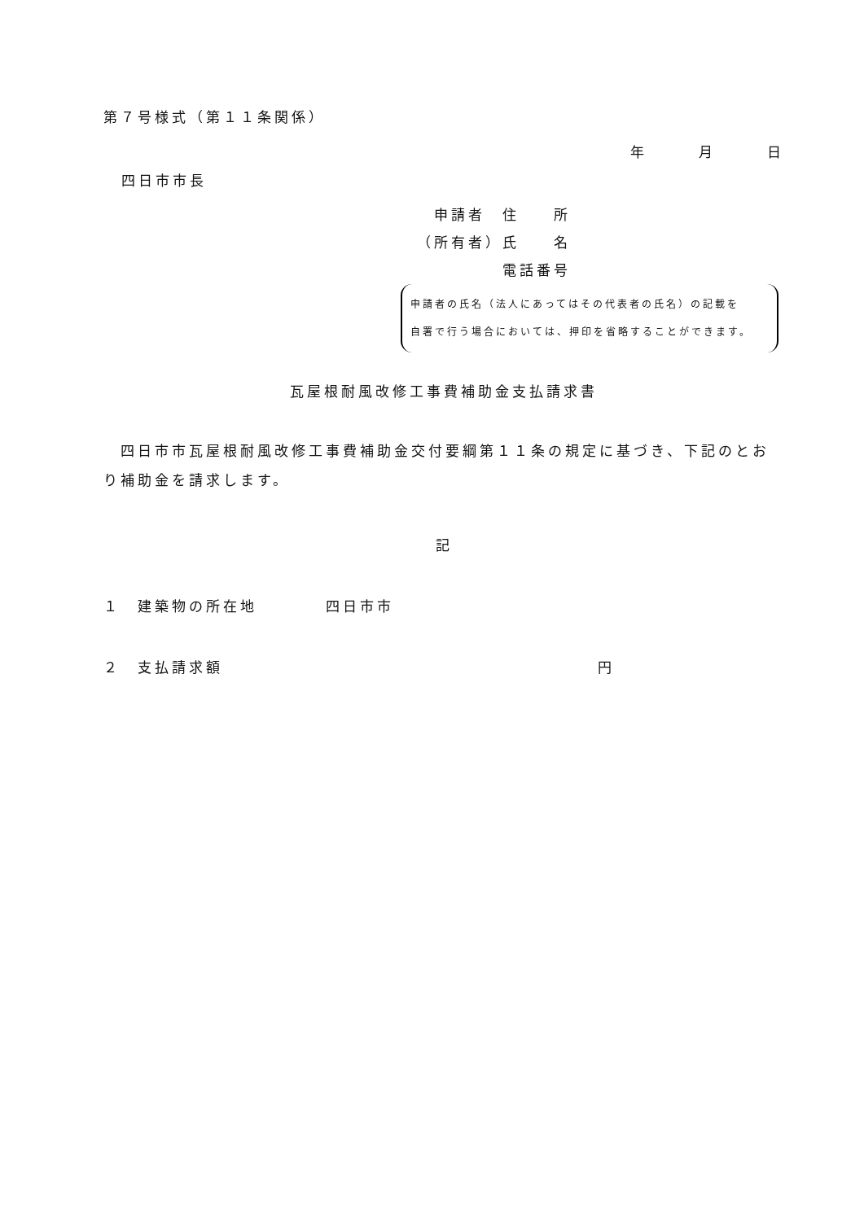第７号様式（第１１条関係）
年　　　月　　　日
四日市市長
　申請者　住　　所
（所有者）氏　　名
　　　　　電話番号
申請者の氏名（法人にあってはその代表者の氏名）の記載を
自署で行う場合においては、押印を省略することができます。
瓦屋根耐風改修工事費補助金支払請求書
　四日市市瓦屋根耐風改修工事費補助金交付要綱第１１条の規定に基づき、下記のとおり補助金を請求します。
記
１　建築物の所在地　　　　四日市市
２　支払請求額 円